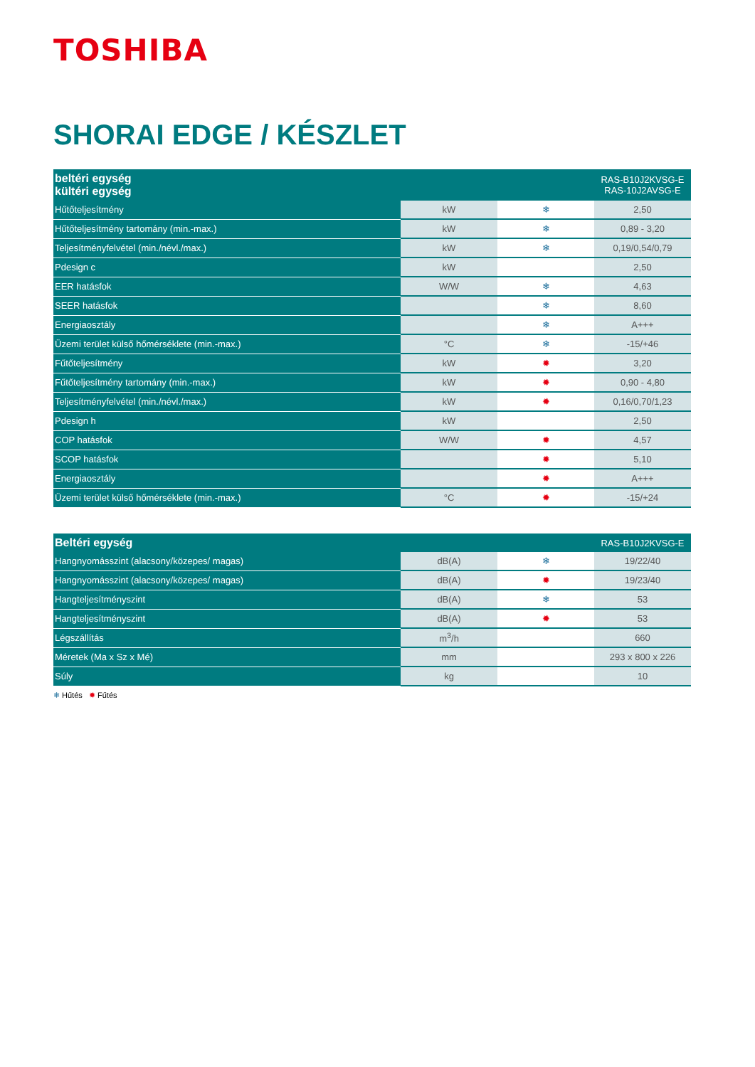TOSHIBA
SHORAI EDGE / KÉSZLET
| beltéri egység kültéri egység | | | RAS-B10J2KVSG-E RAS-10J2AVSG-E |
| --- | --- | --- | --- |
| Hűtőteljesítmény | kW | ❄ | 2,50 |
| Hűtőteljesítmény tartomány (min.-max.) | kW | ❄ | 0,89 - 3,20 |
| Teljesítményfelvétel (min./névl./max.) | kW | ❄ | 0,19/0,54/0,79 |
| Pdesign c | kW | | 2,50 |
| EER hatásfok | W/W | ❄ | 4,63 |
| SEER hatásfok | | ❄ | 8,60 |
| Energiaosztály | | ❄ | A+++ |
| Üzemi terület külső hőmérséklete (min.-max.) | °C | ❄ | -15/+46 |
| Fűtőteljesítmény | kW | ✹ | 3,20 |
| Fűtőteljesítmény tartomány (min.-max.) | kW | ✹ | 0,90 - 4,80 |
| Teljesítményfelvétel (min./névl./max.) | kW | ✹ | 0,16/0,70/1,23 |
| Pdesign h | kW | | 2,50 |
| COP hatásfok | W/W | ✹ | 4,57 |
| SCOP hatásfok | | ✹ | 5,10 |
| Energiaosztály | | ✹ | A+++ |
| Üzemi terület külső hőmérséklete (min.-max.) | °C | ✹ | -15/+24 |
| Beltéri egység | | | RAS-B10J2KVSG-E |
| --- | --- | --- | --- |
| Hangnyomásszint (alacsony/közepes/ magas) | dB(A) | ❄ | 19/22/40 |
| Hangnyomásszint (alacsony/közepes/ magas) | dB(A) | ✹ | 19/23/40 |
| Hangteljesítményszint | dB(A) | ❄ | 53 |
| Hangteljesítményszint | dB(A) | ✹ | 53 |
| Légszállítás | m<sup>3</sup>/h | | 660 |
| Méretek (Ma x Sz x Mé) | mm | | 293 x 800 x 226 |
| Súly | kg | | 10 |
❄ Hűtés ✹ Fűtés